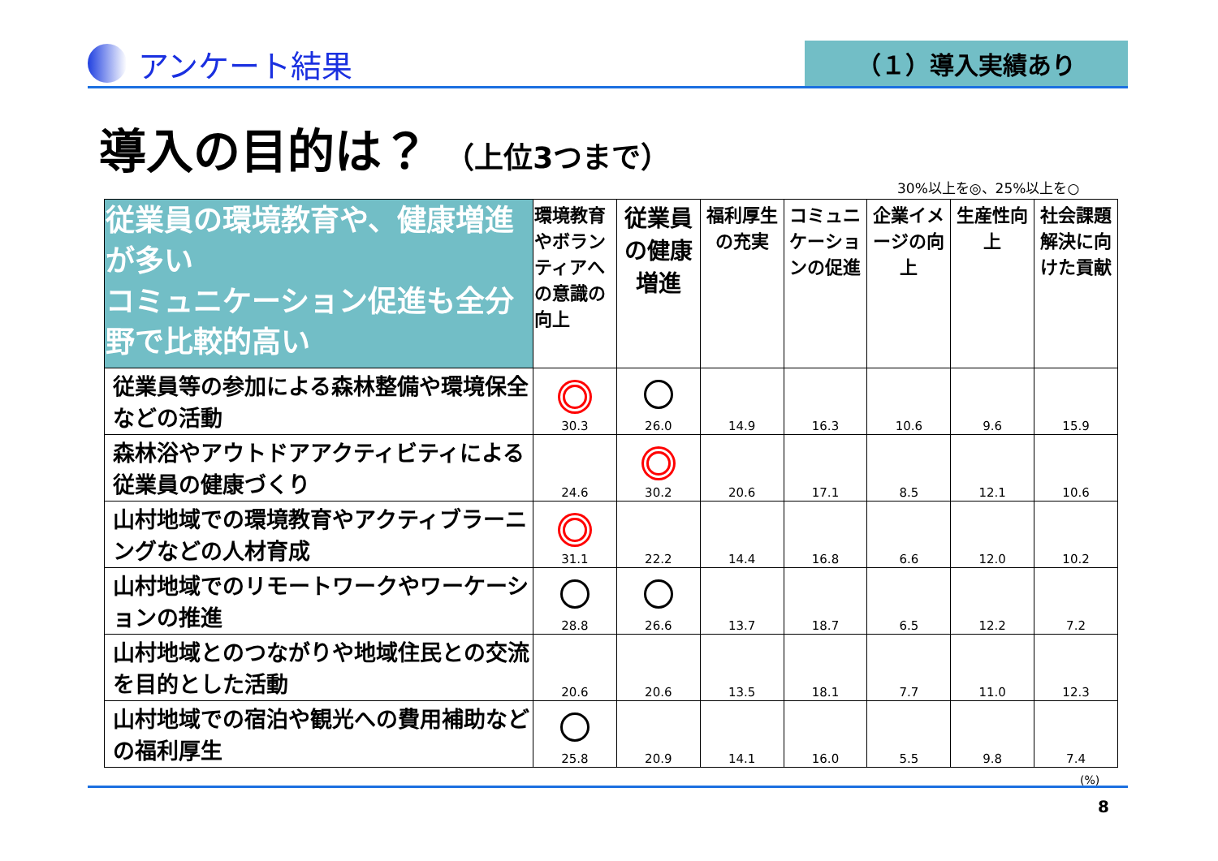アンケート結果
（１）導入実績あり
導入の目的は？ （上位3つまで）
30%以上を◎、25%以上を○
| 従業員の環境教育や、健康増進が多い コミュニケーション促進も全分野で比較的高い | 環境教育やボランティアへの意識の向上 | 従業員の健康増進 | 福利厚生の充実 | コミュニケーションの促進 | 企業イメージの向上 | 生産性向上 | 社会課題解決に向けた貢献 |
| --- | --- | --- | --- | --- | --- | --- | --- |
| 従業員等の参加による森林整備や環境保全などの活動 | 30.3 | 26.0 | 14.9 | 16.3 | 10.6 | 9.6 | 15.9 |
| 森林浴やアウトドアアクティビティによる従業員の健康づくり | 24.6 | 30.2 | 20.6 | 17.1 | 8.5 | 12.1 | 10.6 |
| 山村地域での環境教育やアクティブラーニングなどの人材育成 | 31.1 | 22.2 | 14.4 | 16.8 | 6.6 | 12.0 | 10.2 |
| 山村地域でのリモートワークやワーケーションの推進 | 28.8 | 26.6 | 13.7 | 18.7 | 6.5 | 12.2 | 7.2 |
| 山村地域とのつながりや地域住民との交流を目的とした活動 | 20.6 | 20.6 | 13.5 | 18.1 | 7.7 | 11.0 | 12.3 |
| 山村地域での宿泊や観光への費用補助などの福利厚生 | 25.8 | 20.9 | 14.1 | 16.0 | 5.5 | 9.8 | 7.4 |
(%)
8